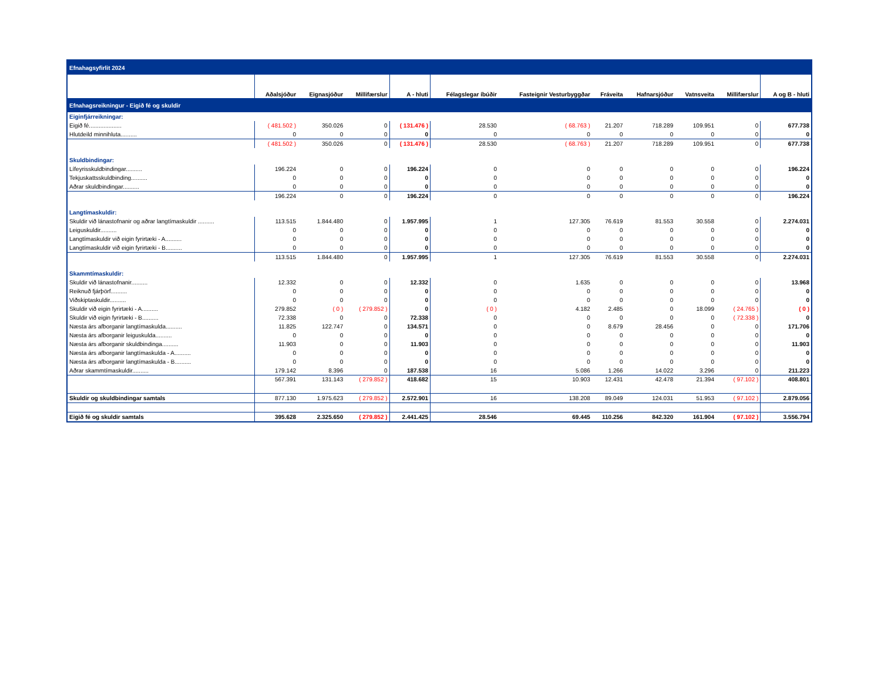| Efnahagsyfirlit 2024 | | | | | | | | | | | |
| | Aðalsjóður | Eignasjóður | Millifærslur | A - hluti | Félagslegar íbúðir | Fasteignir Vesturbyggðar | Fráveita | Hafnarsjóður | Vatnsveita | Millifærslur | A og B - hluti |
| Efnahagsreikningur - Eigið fé og skuldir | | | | | | | | | | | |
| Eiginfjárreikningar: | | | | | | | | | | | |
| Eigið fé.................... | ( 481.502 ) | 350.026 | 0 | ( 131.476 ) | 28.530 | ( 68.763 ) | 21.207 | 718.289 | 109.951 | 0 | 677.738 |
| Hlutdeild minnihluta.......... | 0 | 0 | 0 | 0 | 0 | 0 | 0 | 0 | 0 | 0 | 0 |
| | ( 481.502 ) | 350.026 | 0 | ( 131.476 ) | 28.530 | ( 68.763 ) | 21.207 | 718.289 | 109.951 | 0 | 677.738 |
| Skuldbindingar: | | | | | | | | | | | |
| Lífeyrisskuldbindingar.......... | 196.224 | 0 | 0 | 196.224 | 0 | 0 | 0 | 0 | 0 | 0 | 196.224 |
| Tekjuskattsskuldbinding.......... | 0 | 0 | 0 | 0 | 0 | 0 | 0 | 0 | 0 | 0 | 0 |
| Aðrar skuldbindingar.......... | 0 | 0 | 0 | 0 | 0 | 0 | 0 | 0 | 0 | 0 | 0 |
| | 196.224 | 0 | 0 | 196.224 | 0 | 0 | 0 | 0 | 0 | 0 | 196.224 |
| Langtímaskuldir: | | | | | | | | | | | |
| Skuldir við lánastofnanir og aðrar langtímaskuldir .......... | 113.515 | 1.844.480 | 0 | 1.957.995 | 1 | 127.305 | 76.619 | 81.553 | 30.558 | 0 | 2.274.031 |
| Leiguskuldir.......... | 0 | 0 | 0 | 0 | 0 | 0 | 0 | 0 | 0 | 0 | 0 |
| Langtímaskuldir við eigin fyrirtæki - A.......... | 0 | 0 | 0 | 0 | 0 | 0 | 0 | 0 | 0 | 0 | 0 |
| Langtímaskuldir við eigin fyrirtæki - B.......... | 0 | 0 | 0 | 0 | 0 | 0 | 0 | 0 | 0 | 0 | 0 |
| | 113.515 | 1.844.480 | 0 | 1.957.995 | 1 | 127.305 | 76.619 | 81.553 | 30.558 | 0 | 2.274.031 |
| Skammtímaskuldir: | | | | | | | | | | | |
| Skuldir við lánastofnanir.......... | 12.332 | 0 | 0 | 12.332 | 0 | 1.635 | 0 | 0 | 0 | 0 | 13.968 |
| Reiknuð fjárþörf.......... | 0 | 0 | 0 | 0 | 0 | 0 | 0 | 0 | 0 | 0 | 0 |
| Viðskiptaskuldir.......... | 0 | 0 | 0 | 0 | 0 | 0 | 0 | 0 | 0 | 0 | 0 |
| Skuldir við eigin fyrirtæki - A.......... | 279.852 | ( 0 ) | ( 279.852 ) | 0 | ( 0 ) | 4.182 | 2.485 | 0 | 18.099 | ( 24.765 ) | ( 0 ) |
| Skuldir við eigin fyrirtæki - B.......... | 72.338 | 0 | 0 | 72.338 | 0 | 0 | 0 | 0 | 0 | ( 72.338 ) | 0 |
| Næsta árs afborganir langtímaskulda.......... | 11.825 | 122.747 | 0 | 134.571 | 0 | 0 | 8.679 | 28.456 | 0 | 0 | 171.706 |
| Næsta árs afborganir leiguskulda.......... | 0 | 0 | 0 | 0 | 0 | 0 | 0 | 0 | 0 | 0 | 0 |
| Næsta árs afborganir skuldbindinga.......... | 11.903 | 0 | 0 | 11.903 | 0 | 0 | 0 | 0 | 0 | 0 | 11.903 |
| Næsta árs afborganir langtímaskulda - A.......... | 0 | 0 | 0 | 0 | 0 | 0 | 0 | 0 | 0 | 0 | 0 |
| Næsta árs afborganir langtímaskulda - B.......... | 0 | 0 | 0 | 0 | 0 | 0 | 0 | 0 | 0 | 0 | 0 |
| Aðrar skammtímaskuldir.......... | 179.142 | 8.396 | 0 | 187.538 | 16 | 5.086 | 1.266 | 14.022 | 3.296 | 0 | 211.223 |
| | 567.391 | 131.143 | ( 279.852 ) | 418.682 | 15 | 10.903 | 12.431 | 42.478 | 21.394 | ( 97.102 ) | 408.801 |
| Skuldir og skuldbindingar samtals | 877.130 | 1.975.623 | ( 279.852 ) | 2.572.901 | 16 | 138.208 | 89.049 | 124.031 | 51.953 | ( 97.102 ) | 2.879.056 |
| Eigið fé og skuldir samtals | 395.628 | 2.325.650 | ( 279.852 ) | 2.441.425 | 28.546 | 69.445 | 110.256 | 842.320 | 161.904 | ( 97.102 ) | 3.556.794 |